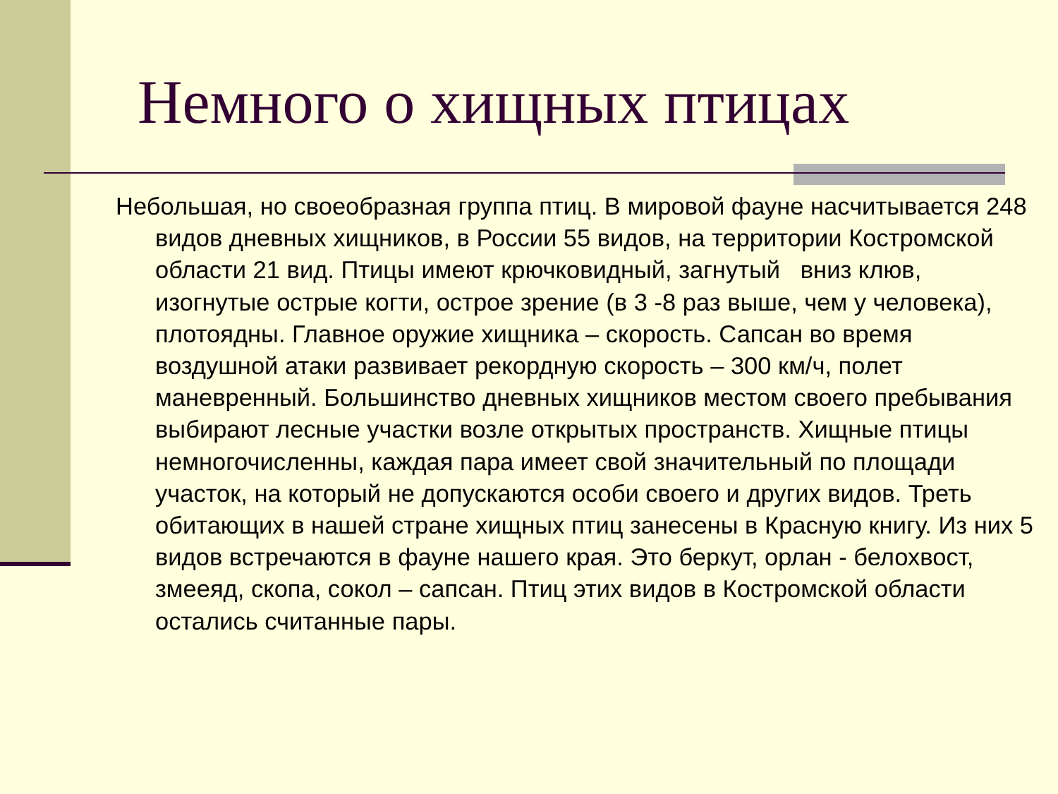Немного о хищных птицах
Небольшая, но своеобразная группа птиц. В мировой фауне насчитывается 248 видов дневных хищников, в России 55 видов, на территории Костромской области 21 вид. Птицы имеют крючковидный, загнутый вниз клюв, изогнутые острые когти, острое зрение (в 3 -8 раз выше, чем у человека), плотоядны. Главное оружие хищника – скорость. Сапсан во время воздушной атаки развивает рекордную скорость – 300 км/ч, полет маневренный. Большинство дневных хищников местом своего пребывания выбирают лесные участки возле открытых пространств. Хищные птицы немногочисленны, каждая пара имеет свой значительный по площади участок, на который не допускаются особи своего и других видов. Треть обитающих в нашей стране хищных птиц занесены в Красную книгу. Из них 5 видов встречаются в фауне нашего края. Это беркут, орлан - белохвост, змееяд, скопа, сокол – сапсан. Птиц этих видов в Костромской области остались считанные пары.